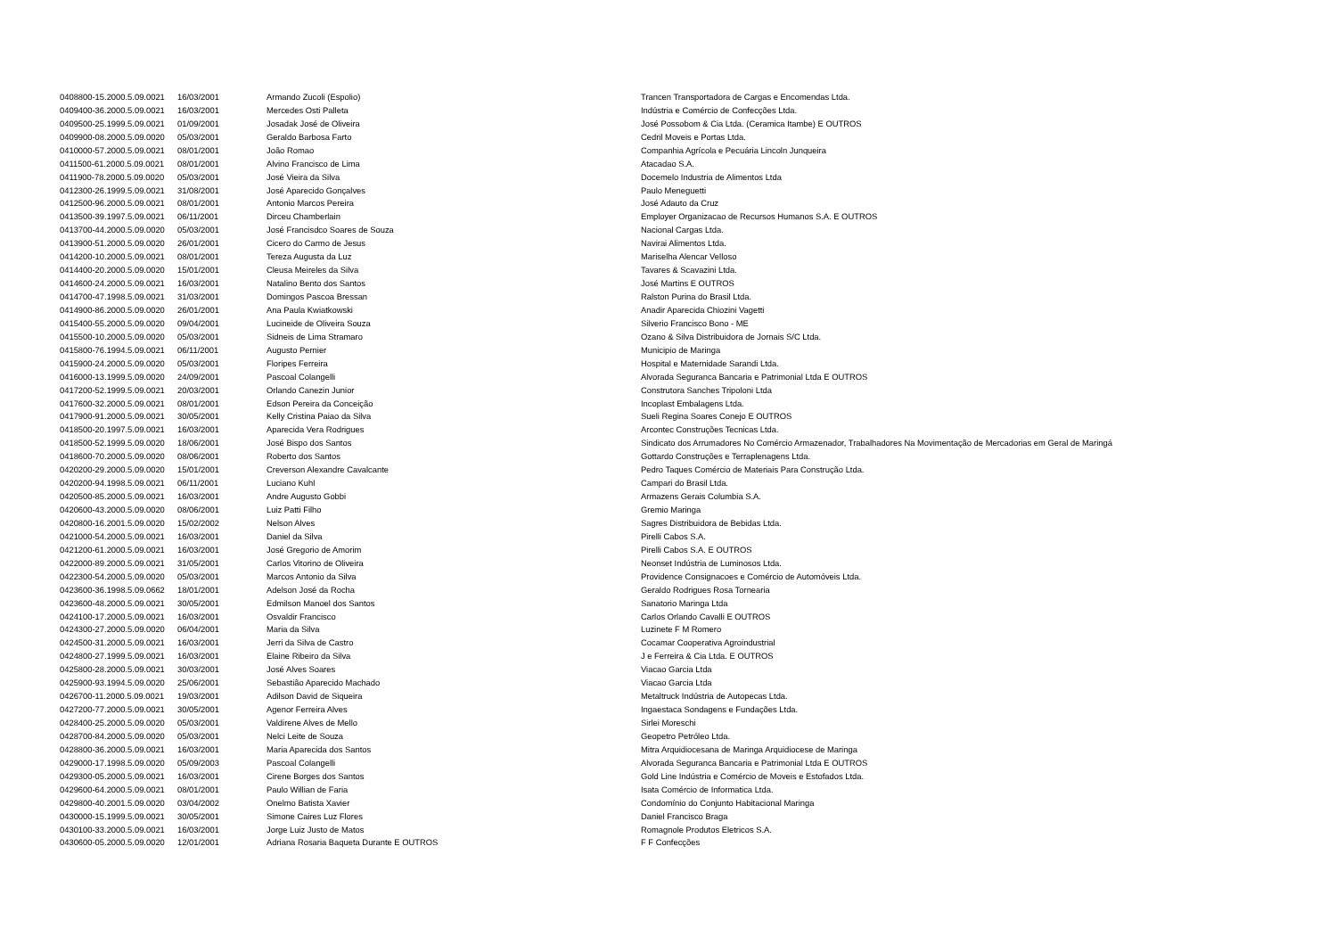| 0408800-15.2000.5.09.0021 | 16/03/2001 | Armando Zucoli (Espolio) | Trancen Transportadora de Cargas e Encomendas Ltda. |
| 0409400-36.2000.5.09.0021 | 16/03/2001 | Mercedes Osti Palleta | Indústria e Comércio de Confecções Ltda. |
| 0409500-25.1999.5.09.0021 | 01/09/2001 | Josadak José de Oliveira | José Possobom & Cia Ltda. (Ceramica Itambe) E OUTROS |
| 0409900-08.2000.5.09.0020 | 05/03/2001 | Geraldo Barbosa Farto | Cedril Moveis e Portas Ltda. |
| 0410000-57.2000.5.09.0021 | 08/01/2001 | João Romao | Companhia Agrícola e Pecuária Lincoln Junqueira |
| 0411500-61.2000.5.09.0021 | 08/01/2001 | Alvino Francisco de Lima | Atacadao S.A. |
| 0411900-78.2000.5.09.0020 | 05/03/2001 | José Vieira da Silva | Docemelo Industria de Alimentos Ltda |
| 0412300-26.1999.5.09.0021 | 31/08/2001 | José Aparecido Gonçalves | Paulo Meneguetti |
| 0412500-96.2000.5.09.0021 | 08/01/2001 | Antonio Marcos Pereira | José Adauto da Cruz |
| 0413500-39.1997.5.09.0021 | 06/11/2001 | Dirceu Chamberlain | Employer Organizacao de Recursos Humanos S.A. E OUTROS |
| 0413700-44.2000.5.09.0020 | 05/03/2001 | José Francisdco Soares de Souza | Nacional Cargas Ltda. |
| 0413900-51.2000.5.09.0020 | 26/01/2001 | Cicero do Carmo de Jesus | Navirai Alimentos Ltda. |
| 0414200-10.2000.5.09.0021 | 08/01/2001 | Tereza Augusta da Luz | Mariselha Alencar Velloso |
| 0414400-20.2000.5.09.0020 | 15/01/2001 | Cleusa Meireles da Silva | Tavares & Scavazini Ltda. |
| 0414600-24.2000.5.09.0021 | 16/03/2001 | Natalino Bento dos Santos | José Martins E OUTROS |
| 0414700-47.1998.5.09.0021 | 31/03/2001 | Domingos Pascoa Bressan | Ralston Purina do Brasil Ltda. |
| 0414900-86.2000.5.09.0020 | 26/01/2001 | Ana Paula Kwiatkowski | Anadir Aparecida Chiozini Vagetti |
| 0415400-55.2000.5.09.0020 | 09/04/2001 | Lucineide de Oliveira Souza | Silverio Francisco Bono - ME |
| 0415500-10.2000.5.09.0020 | 05/03/2001 | Sidneis de Lima Stramaro | Ozano & Silva Distribuidora de Jornais S/C Ltda. |
| 0415800-76.1994.5.09.0021 | 06/11/2001 | Augusto Pernier | Municipio de Maringa |
| 0415900-24.2000.5.09.0020 | 05/03/2001 | Floripes Ferreira | Hospital e Maternidade Sarandi Ltda. |
| 0416000-13.1999.5.09.0020 | 24/09/2001 | Pascoal Colangelli | Alvorada Seguranca Bancaria e Patrimonial Ltda E OUTROS |
| 0417200-52.1999.5.09.0021 | 20/03/2001 | Orlando Canezin Junior | Construtora Sanches Tripoloni Ltda |
| 0417600-32.2000.5.09.0021 | 08/01/2001 | Edson Pereira da Conceição | Incoplast Embalagens Ltda. |
| 0417900-91.2000.5.09.0021 | 30/05/2001 | Kelly Cristina Paiao da Silva | Sueli Regina Soares Conejo E OUTROS |
| 0418500-20.1997.5.09.0021 | 16/03/2001 | Aparecida Vera Rodrigues | Arcontec Construções Tecnicas Ltda. |
| 0418500-52.1999.5.09.0020 | 18/06/2001 | José Bispo dos Santos | Sindicato dos Arrumadores No Comércio Armazenador, Trabalhadores Na Movimentação de Mercadorias em Geral de Maringá |
| 0418600-70.2000.5.09.0020 | 08/06/2001 | Roberto dos Santos | Gottardo Construções e Terraplenagens Ltda. |
| 0420200-29.2000.5.09.0020 | 15/01/2001 | Creverson Alexandre Cavalcante | Pedro Taques Comércio de Materiais Para Construção Ltda. |
| 0420200-94.1998.5.09.0021 | 06/11/2001 | Luciano Kuhl | Campari do Brasil Ltda. |
| 0420500-85.2000.5.09.0021 | 16/03/2001 | Andre Augusto Gobbi | Armazens Gerais Columbia S.A. |
| 0420600-43.2000.5.09.0020 | 08/06/2001 | Luiz Patti Filho | Gremio Maringa |
| 0420800-16.2001.5.09.0020 | 15/02/2002 | Nelson Alves | Sagres Distribuidora de Bebidas Ltda. |
| 0421000-54.2000.5.09.0021 | 16/03/2001 | Daniel da Silva | Pirelli Cabos S.A. |
| 0421200-61.2000.5.09.0021 | 16/03/2001 | José Gregorio de Amorim | Pirelli Cabos S.A. E OUTROS |
| 0422000-89.2000.5.09.0021 | 31/05/2001 | Carlos Vitorino de Oliveira | Neonset Indústria de Luminosos Ltda. |
| 0422300-54.2000.5.09.0020 | 05/03/2001 | Marcos Antonio da Silva | Providence Consignacoes e Comércio de Automóveis Ltda. |
| 0423600-36.1998.5.09.0662 | 18/01/2001 | Adelson José da Rocha | Geraldo Rodrigues Rosa Tornearia |
| 0423600-48.2000.5.09.0021 | 30/05/2001 | Edmilson Manoel dos Santos | Sanatorio Maringa Ltda |
| 0424100-17.2000.5.09.0021 | 16/03/2001 | Osvaldir Francisco | Carlos Orlando Cavalli E OUTROS |
| 0424300-27.2000.5.09.0020 | 06/04/2001 | Maria da Silva | Luzinete F M Romero |
| 0424500-31.2000.5.09.0021 | 16/03/2001 | Jerri da Silva de Castro | Cocamar Cooperativa Agroindustrial |
| 0424800-27.1999.5.09.0021 | 16/03/2001 | Elaine Ribeiro da Silva | J e Ferreira & Cia Ltda. E OUTROS |
| 0425800-28.2000.5.09.0021 | 30/03/2001 | José Alves Soares | Viacao Garcia Ltda |
| 0425900-93.1994.5.09.0020 | 25/06/2001 | Sebastião Aparecido Machado | Viacao Garcia Ltda |
| 0426700-11.2000.5.09.0021 | 19/03/2001 | Adilson David de Siqueira | Metaltruck Indústria de Autopecas Ltda. |
| 0427200-77.2000.5.09.0021 | 30/05/2001 | Agenor Ferreira Alves | Ingaestaca Sondagens e Fundações Ltda. |
| 0428400-25.2000.5.09.0020 | 05/03/2001 | Valdirene Alves de Mello | Sirlei Moreschi |
| 0428700-84.2000.5.09.0020 | 05/03/2001 | Nelci Leite de Souza | Geopetro Petróleo Ltda. |
| 0428800-36.2000.5.09.0021 | 16/03/2001 | Maria Aparecida dos Santos | Mitra Arquidiocesana de Maringa Arquidiocese de Maringa |
| 0429000-17.1998.5.09.0020 | 05/09/2003 | Pascoal Colangelli | Alvorada Seguranca Bancaria e Patrimonial Ltda E OUTROS |
| 0429300-05.2000.5.09.0021 | 16/03/2001 | Cirene Borges dos Santos | Gold Line Indústria e Comércio de Moveis e Estofados Ltda. |
| 0429600-64.2000.5.09.0021 | 08/01/2001 | Paulo Willian de Faria | Isata Comércio de Informatica Ltda. |
| 0429800-40.2001.5.09.0020 | 03/04/2002 | Onelmo Batista Xavier | Condomínio do Conjunto Habitacional Maringa |
| 0430000-15.1999.5.09.0021 | 30/05/2001 | Simone Caires Luz Flores | Daniel Francisco Braga |
| 0430100-33.2000.5.09.0021 | 16/03/2001 | Jorge Luiz Justo de Matos | Romagnole Produtos Eletricos S.A. |
| 0430600-05.2000.5.09.0020 | 12/01/2001 | Adriana Rosaria Baqueta Durante E OUTROS | F F Confecções |